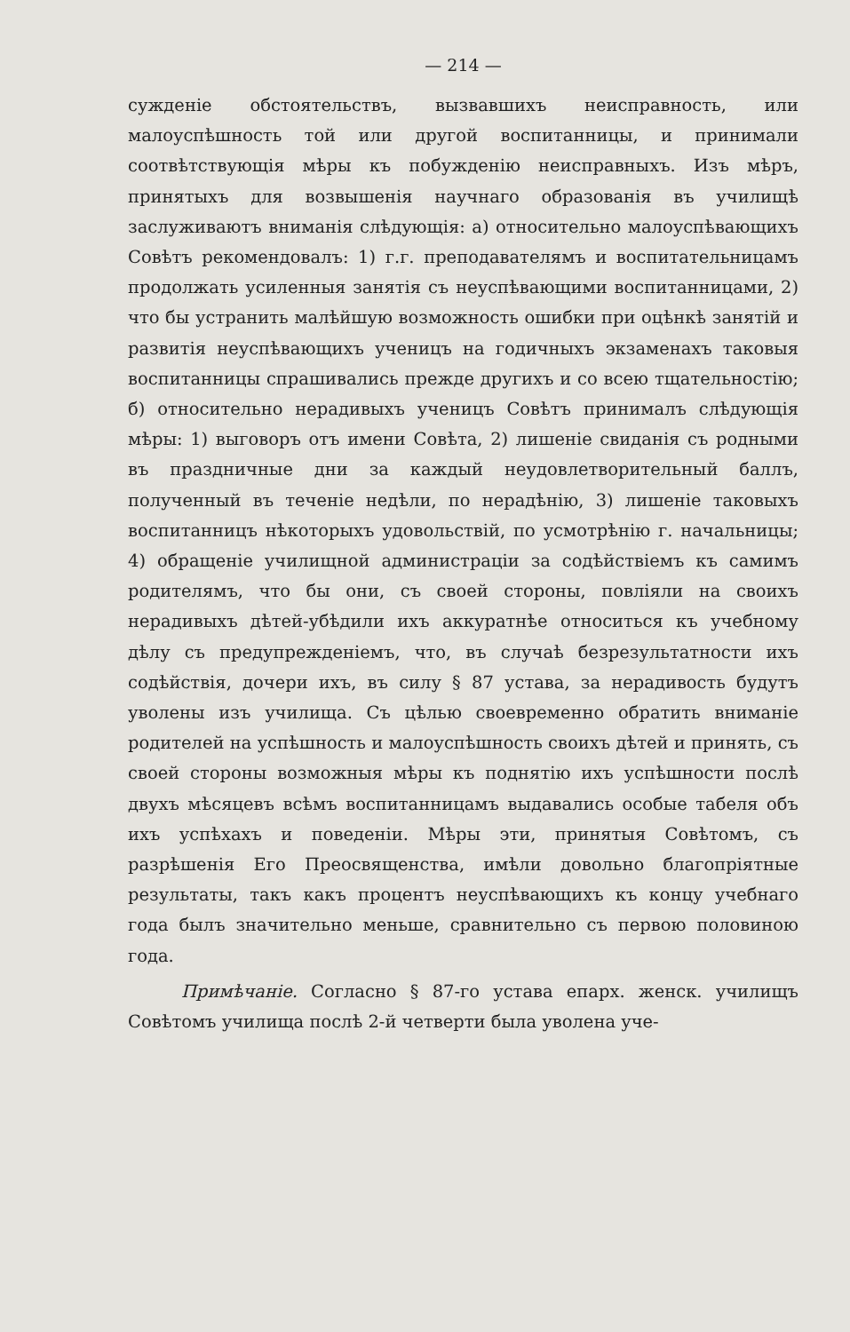— 214 —
сужденіе обстоятельствъ, вызвавшихъ неисправность, или малоуспѣшность той или другой воспитанницы, и принимали соотвѣтствующія мѣры къ побужденію неисправныхъ. Изъ мѣръ, принятыхъ для возвышенія научнаго образованія въ училищѣ заслуживаютъ вниманія слѣдующія: а) относительно малоуспѣвающихъ Совѣтъ рекомендовалъ: 1) г.г. преподавателямъ и воспитательницамъ продолжать усиленныя занятія съ неуспѣвающими воспитанницами, 2) что бы устранить малѣйшую возможность ошибки при оцѣнкѣ занятій и развитія неуспѣвающихъ ученицъ на годичныхъ экзаменахъ таковыя воспитанницы спрашивались прежде другихъ и со всею тщательностію; б) относительно нерадивыхъ ученицъ Совѣтъ принималъ слѣдующія мѣры: 1) выговоръ отъ имени Совѣта, 2) лишеніе свиданія съ родными въ праздничные дни за каждый неудовлетворительный баллъ, полученный въ теченіе недѣли, по нерадѣнію, 3) лишеніе таковыхъ воспитанницъ нѣкоторыхъ удовольствій, по усмотрѣнію г. начальницы; 4) обращеніе училищной администраціи за содѣйствіемъ къ самимъ родителямъ, что бы они, съ своей стороны, повліяли на своихъ нерадивыхъ дѣтей-убѣдили ихъ аккуратнѣе относиться къ учебному дѣлу съ предупрежденіемъ, что, въ случаѣ безрезультатности ихъ содѣйствія, дочери ихъ, въ силу § 87 устава, за нерадивость будутъ уволены изъ училища. Съ цѣлью своевременно обратить вниманіе родителей на успѣшность и малоуспѣшность своихъ дѣтей и принять, съ своей стороны возможныя мѣры къ поднятію ихъ успѣшности послѣ двухъ мѣсяцевъ всѣмъ воспитанницамъ выдавались особые табеля объ ихъ успѣхахъ и поведеніи. Мѣры эти, принятыя Совѣтомъ, съ разрѣшенія Его Преосвященства, имѣли довольно благопріятные результаты, такъ какъ процентъ неуспѣвающихъ къ концу учебнаго года былъ значительно меньше, сравнительно съ первою половиною года.
Примѣчаніе. Согласно § 87-го устава епарх. женск. училищъ Совѣтомъ училища послѣ 2-й четверти была уволена уче-